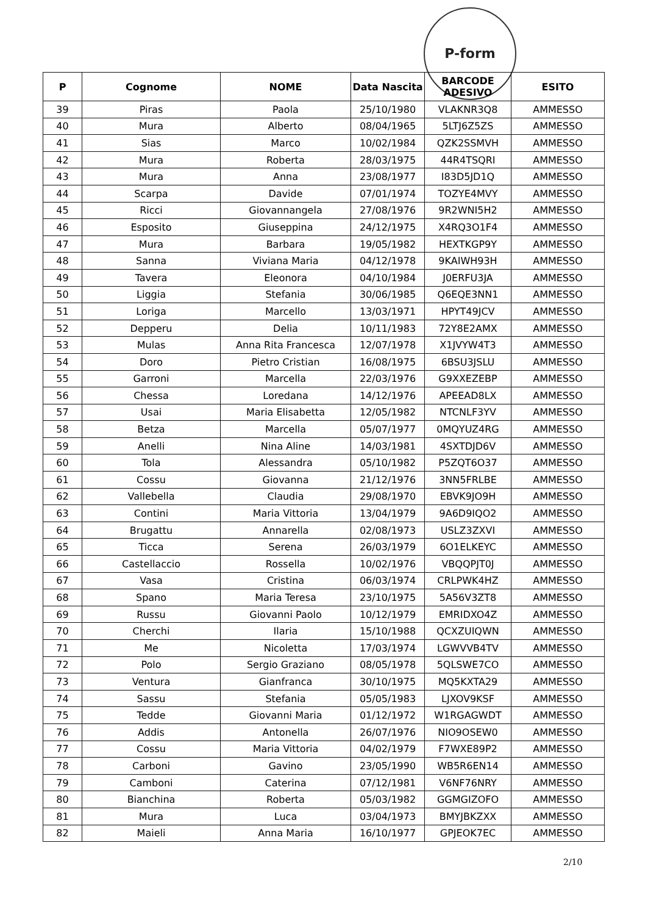P-form
| P | Cognome | NOME | Data Nascita | BARCODE ADESIVO | ESITO |
| --- | --- | --- | --- | --- | --- |
| 39 | Piras | Paola | 25/10/1980 | VLAKNR3Q8 | AMMESSO |
| 40 | Mura | Alberto | 08/04/1965 | 5LTJ6Z5ZS | AMMESSO |
| 41 | Sias | Marco | 10/02/1984 | QZK2SSMVH | AMMESSO |
| 42 | Mura | Roberta | 28/03/1975 | 44R4TSQRI | AMMESSO |
| 43 | Mura | Anna | 23/08/1977 | I83D5JD1Q | AMMESSO |
| 44 | Scarpa | Davide | 07/01/1974 | TOZYE4MVY | AMMESSO |
| 45 | Ricci | Giovannangela | 27/08/1976 | 9R2WNI5H2 | AMMESSO |
| 46 | Esposito | Giuseppina | 24/12/1975 | X4RQ3O1F4 | AMMESSO |
| 47 | Mura | Barbara | 19/05/1982 | HEXTKGP9Y | AMMESSO |
| 48 | Sanna | Viviana Maria | 04/12/1978 | 9KAIWH93H | AMMESSO |
| 49 | Tavera | Eleonora | 04/10/1984 | J0ERFU3JA | AMMESSO |
| 50 | Liggia | Stefania | 30/06/1985 | Q6EQE3NN1 | AMMESSO |
| 51 | Loriga | Marcello | 13/03/1971 | HPYT49JCV | AMMESSO |
| 52 | Depperu | Delia | 10/11/1983 | 72Y8E2AMX | AMMESSO |
| 53 | Mulas | Anna Rita Francesca | 12/07/1978 | X1JVYW4T3 | AMMESSO |
| 54 | Doro | Pietro Cristian | 16/08/1975 | 6BSU3JSLU | AMMESSO |
| 55 | Garroni | Marcella | 22/03/1976 | G9XXEZEBP | AMMESSO |
| 56 | Chessa | Loredana | 14/12/1976 | APEEAD8LX | AMMESSO |
| 57 | Usai | Maria Elisabetta | 12/05/1982 | NTCNLF3YV | AMMESSO |
| 58 | Betza | Marcella | 05/07/1977 | 0MQYUZ4RG | AMMESSO |
| 59 | Anelli | Nina Aline | 14/03/1981 | 4SXTDJD6V | AMMESSO |
| 60 | Tola | Alessandra | 05/10/1982 | P5ZQT6O37 | AMMESSO |
| 61 | Cossu | Giovanna | 21/12/1976 | 3NN5FRLBE | AMMESSO |
| 62 | Vallebella | Claudia | 29/08/1970 | EBVK9JO9H | AMMESSO |
| 63 | Contini | Maria Vittoria | 13/04/1979 | 9A6D9IQO2 | AMMESSO |
| 64 | Brugattu | Annarella | 02/08/1973 | USLZ3ZXVI | AMMESSO |
| 65 | Ticca | Serena | 26/03/1979 | 6O1ELKEYC | AMMESSO |
| 66 | Castellaccio | Rossella | 10/02/1976 | VBQQPJT0J | AMMESSO |
| 67 | Vasa | Cristina | 06/03/1974 | CRLPWK4HZ | AMMESSO |
| 68 | Spano | Maria Teresa | 23/10/1975 | 5A56V3ZT8 | AMMESSO |
| 69 | Russu | Giovanni Paolo | 10/12/1979 | EMRIDXO4Z | AMMESSO |
| 70 | Cherchi | Ilaria | 15/10/1988 | QCXZUIQWN | AMMESSO |
| 71 | Me | Nicoletta | 17/03/1974 | LGWVVB4TV | AMMESSO |
| 72 | Polo | Sergio Graziano | 08/05/1978 | 5QLSWE7CO | AMMESSO |
| 73 | Ventura | Gianfranca | 30/10/1975 | MQ5KXTA29 | AMMESSO |
| 74 | Sassu | Stefania | 05/05/1983 | LJXOV9KSF | AMMESSO |
| 75 | Tedde | Giovanni Maria | 01/12/1972 | W1RGAGWDT | AMMESSO |
| 76 | Addis | Antonella | 26/07/1976 | NIO9OSEW0 | AMMESSO |
| 77 | Cossu | Maria Vittoria | 04/02/1979 | F7WXE89P2 | AMMESSO |
| 78 | Carboni | Gavino | 23/05/1990 | WB5R6EN14 | AMMESSO |
| 79 | Camboni | Caterina | 07/12/1981 | V6NF76NRY | AMMESSO |
| 80 | Bianchina | Roberta | 05/03/1982 | GGMGIZOFO | AMMESSO |
| 81 | Mura | Luca | 03/04/1973 | BMYJBKZXX | AMMESSO |
| 82 | Maieli | Anna Maria | 16/10/1977 | GPJEOK7EC | AMMESSO |
2/10